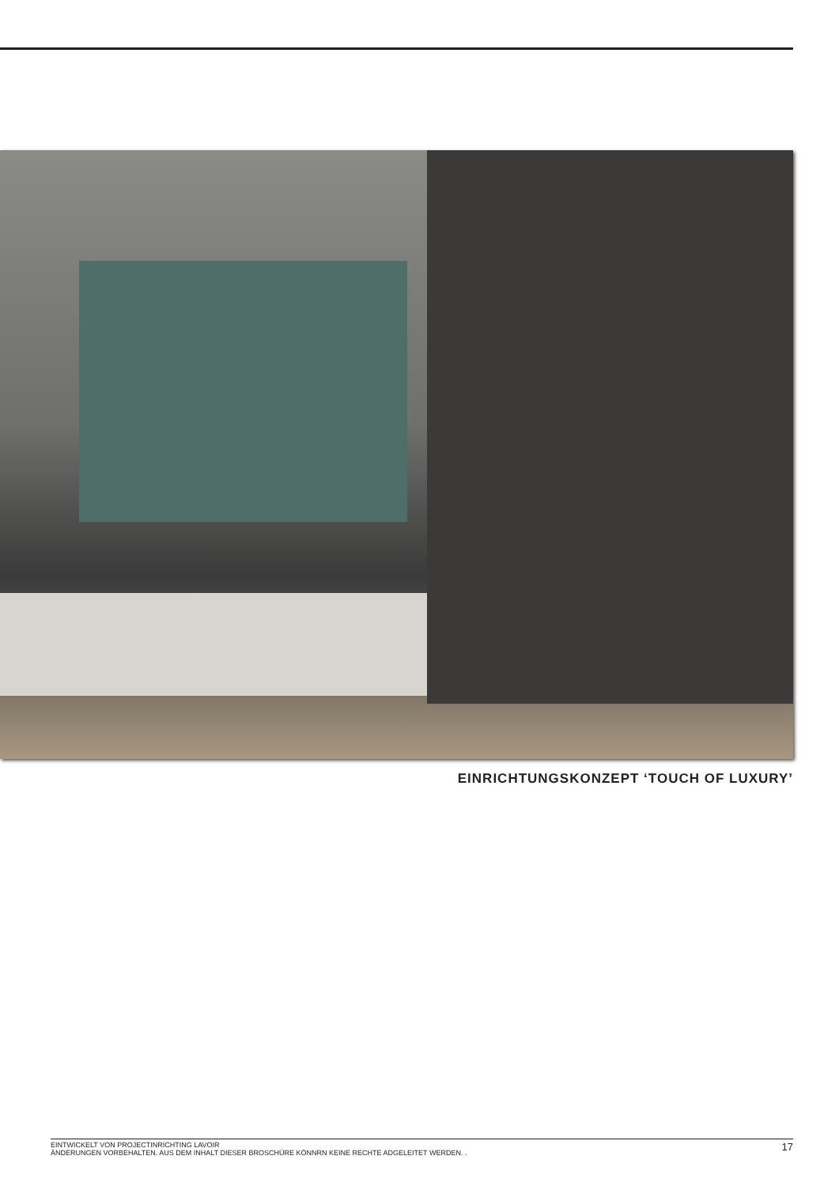EINRICHTUNGSKONZEPT ‘TOUCH OF LUXURY’
EINTWICKELT VON PROJECTINRICHTING LAVOIR
ÄNDERUNGEN VORBEHALTEN. AUS DEM INHALT DIESER BROSCHÜRE KÖNNRN KEINE RECHTE ADGELEITET WERDEN. .
17